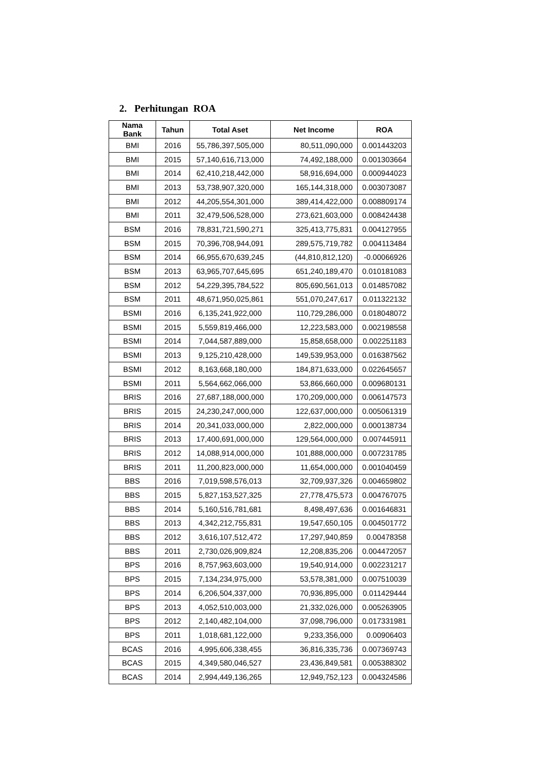2. Perhitungan ROA
| Nama Bank | Tahun | Total Aset | Net Income | ROA |
| --- | --- | --- | --- | --- |
| BMI | 2016 | 55,786,397,505,000 | 80,511,090,000 | 0.001443203 |
| BMI | 2015 | 57,140,616,713,000 | 74,492,188,000 | 0.001303664 |
| BMI | 2014 | 62,410,218,442,000 | 58,916,694,000 | 0.000944023 |
| BMI | 2013 | 53,738,907,320,000 | 165,144,318,000 | 0.003073087 |
| BMI | 2012 | 44,205,554,301,000 | 389,414,422,000 | 0.008809174 |
| BMI | 2011 | 32,479,506,528,000 | 273,621,603,000 | 0.008424438 |
| BSM | 2016 | 78,831,721,590,271 | 325,413,775,831 | 0.004127955 |
| BSM | 2015 | 70,396,708,944,091 | 289,575,719,782 | 0.004113484 |
| BSM | 2014 | 66,955,670,639,245 | (44,810,812,120) | -0.00066926 |
| BSM | 2013 | 63,965,707,645,695 | 651,240,189,470 | 0.010181083 |
| BSM | 2012 | 54,229,395,784,522 | 805,690,561,013 | 0.014857082 |
| BSM | 2011 | 48,671,950,025,861 | 551,070,247,617 | 0.011322132 |
| BSMI | 2016 | 6,135,241,922,000 | 110,729,286,000 | 0.018048072 |
| BSMI | 2015 | 5,559,819,466,000 | 12,223,583,000 | 0.002198558 |
| BSMI | 2014 | 7,044,587,889,000 | 15,858,658,000 | 0.002251183 |
| BSMI | 2013 | 9,125,210,428,000 | 149,539,953,000 | 0.016387562 |
| BSMI | 2012 | 8,163,668,180,000 | 184,871,633,000 | 0.022645657 |
| BSMI | 2011 | 5,564,662,066,000 | 53,866,660,000 | 0.009680131 |
| BRIS | 2016 | 27,687,188,000,000 | 170,209,000,000 | 0.006147573 |
| BRIS | 2015 | 24,230,247,000,000 | 122,637,000,000 | 0.005061319 |
| BRIS | 2014 | 20,341,033,000,000 | 2,822,000,000 | 0.000138734 |
| BRIS | 2013 | 17,400,691,000,000 | 129,564,000,000 | 0.007445911 |
| BRIS | 2012 | 14,088,914,000,000 | 101,888,000,000 | 0.007231785 |
| BRIS | 2011 | 11,200,823,000,000 | 11,654,000,000 | 0.001040459 |
| BBS | 2016 | 7,019,598,576,013 | 32,709,937,326 | 0.004659802 |
| BBS | 2015 | 5,827,153,527,325 | 27,778,475,573 | 0.004767075 |
| BBS | 2014 | 5,160,516,781,681 | 8,498,497,636 | 0.001646831 |
| BBS | 2013 | 4,342,212,755,831 | 19,547,650,105 | 0.004501772 |
| BBS | 2012 | 3,616,107,512,472 | 17,297,940,859 | 0.00478358 |
| BBS | 2011 | 2,730,026,909,824 | 12,208,835,206 | 0.004472057 |
| BPS | 2016 | 8,757,963,603,000 | 19,540,914,000 | 0.002231217 |
| BPS | 2015 | 7,134,234,975,000 | 53,578,381,000 | 0.007510039 |
| BPS | 2014 | 6,206,504,337,000 | 70,936,895,000 | 0.011429444 |
| BPS | 2013 | 4,052,510,003,000 | 21,332,026,000 | 0.005263905 |
| BPS | 2012 | 2,140,482,104,000 | 37,098,796,000 | 0.017331981 |
| BPS | 2011 | 1,018,681,122,000 | 9,233,356,000 | 0.00906403 |
| BCAS | 2016 | 4,995,606,338,455 | 36,816,335,736 | 0.007369743 |
| BCAS | 2015 | 4,349,580,046,527 | 23,436,849,581 | 0.005388302 |
| BCAS | 2014 | 2,994,449,136,265 | 12,949,752,123 | 0.004324586 |